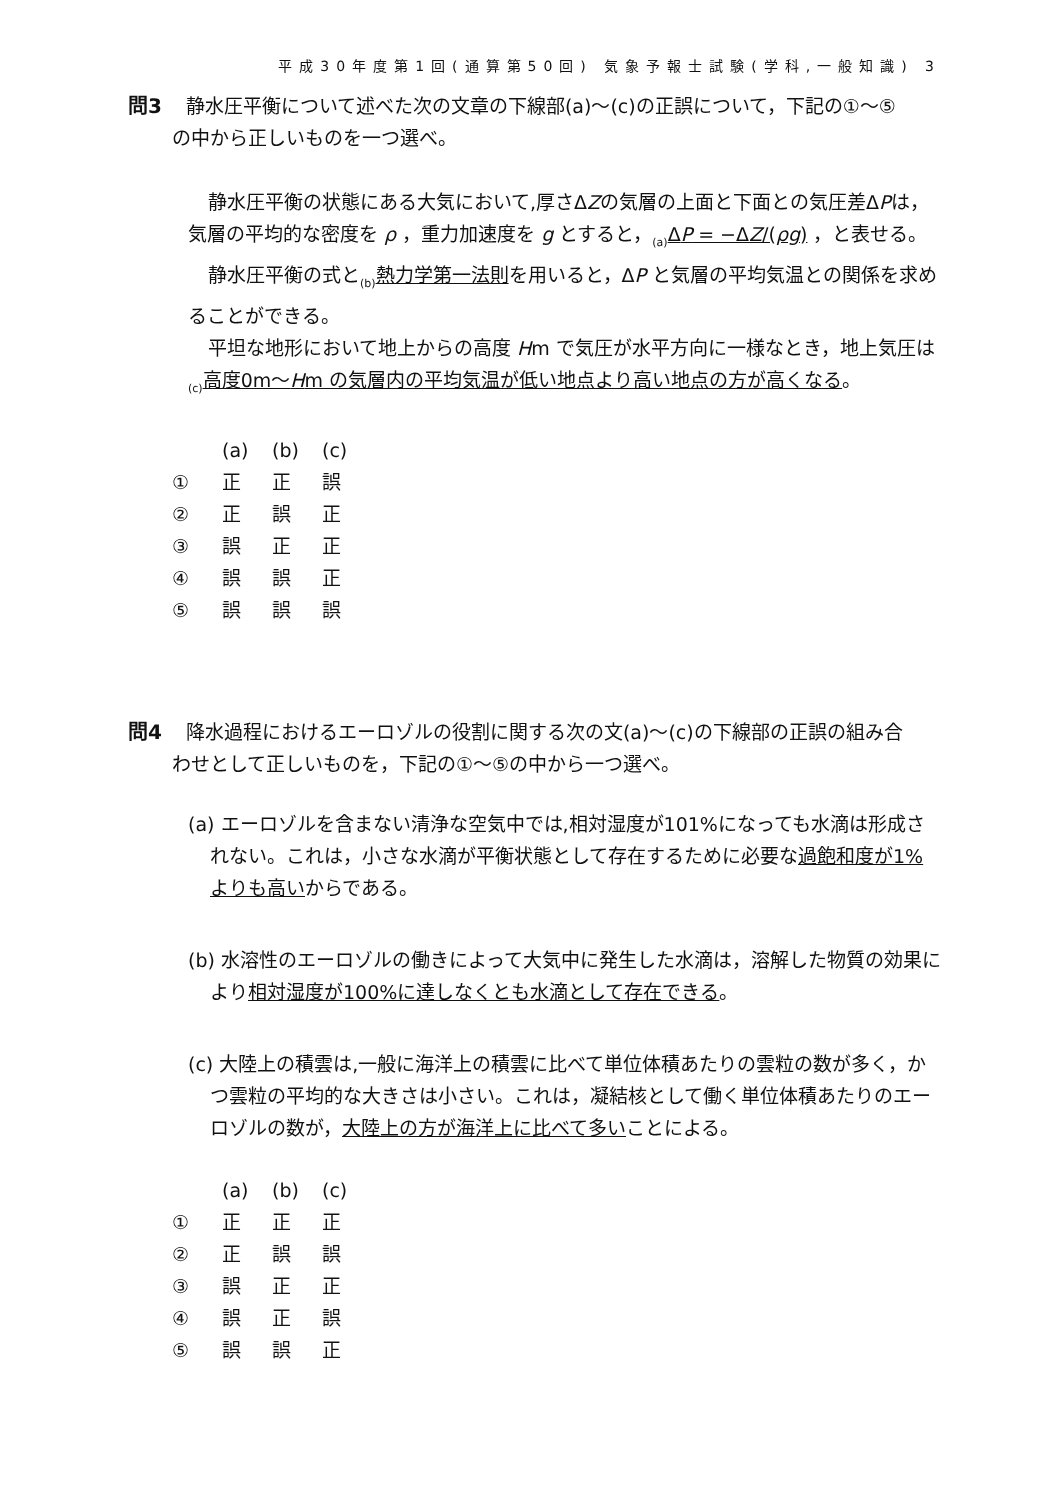平成30年度第1回(通算第50回) 気象予報士試験(学科,一般知識) 3
問3 静水圧平衡について述べた次の文章の下線部(a)～(c)の正誤について，下記の①～⑤
の中から正しいものを一つ選べ。
静水圧平衡の状態にある大気において,厚さΔZの気層の上面と下面との気圧差ΔPは，気層の平均的な密度を ρ ，重力加速度を g とすると，<sub>(a)</sub>ΔP = −ΔZ/(ρg) ，と表せる。
静水圧平衡の式と<sub>(b)</sub>熱力学第一法則を用いると，ΔP と気層の平均気温との関係を求めることができる。
平坦な地形において地上からの高度 Hm で気圧が水平方向に一様なとき，地上気圧は <sub>(c)</sub>高度0m～Hm の気層内の平均気温が低い地点より高い地点の方が高くなる。
| | (a) | (b) | (c) |
| ① | 正 | 正 | 誤 |
| ② | 正 | 誤 | 正 |
| ③ | 誤 | 正 | 正 |
| ④ | 誤 | 誤 | 正 |
| ⑤ | 誤 | 誤 | 誤 |
問4 降水過程におけるエーロゾルの役割に関する次の文(a)～(c)の下線部の正誤の組み合
わせとして正しいものを，下記の①～⑤の中から一つ選べ。
(a) エーロゾルを含まない清浄な空気中では,相対湿度が101%になっても水滴は形成されない。これは，小さな水滴が平衡状態として存在するために必要な過飽和度が1%よりも高いからである。
(b) 水溶性のエーロゾルの働きによって大気中に発生した水滴は，溶解した物質の効果により相対湿度が100%に達しなくとも水滴として存在できる。
(c) 大陸上の積雲は,一般に海洋上の積雲に比べて単位体積あたりの雲粒の数が多く，かつ雲粒の平均的な大きさは小さい。これは，凝結核として働く単位体積あたりのエーロゾルの数が，大陸上の方が海洋上に比べて多いことによる。
| | (a) | (b) | (c) |
| ① | 正 | 正 | 正 |
| ② | 正 | 誤 | 誤 |
| ③ | 誤 | 正 | 正 |
| ④ | 誤 | 正 | 誤 |
| ⑤ | 誤 | 誤 | 正 |